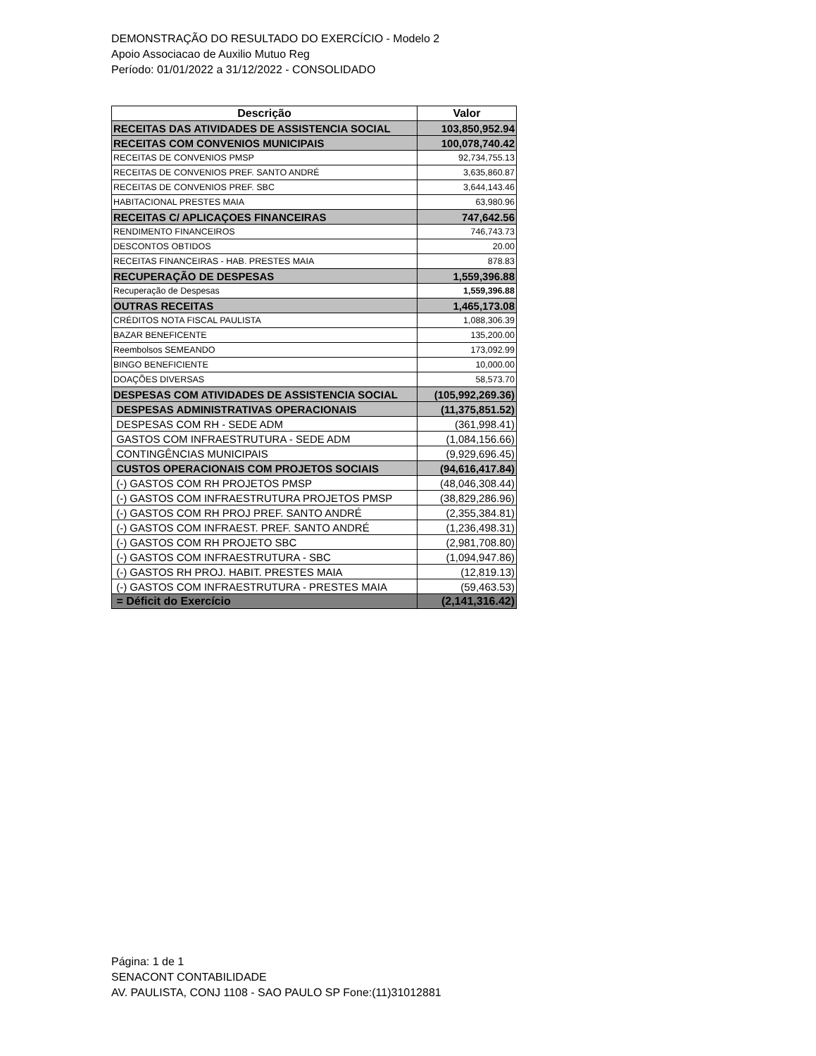DEMONSTRAÇÃO DO RESULTADO DO EXERCÍCIO - Modelo 2
Apoio Associacao de Auxilio Mutuo Reg
Período: 01/01/2022 a 31/12/2022 - CONSOLIDADO
| Descrição | Valor |
| --- | --- |
| RECEITAS DAS ATIVIDADES DE ASSISTENCIA SOCIAL | 103,850,952.94 |
| RECEITAS COM CONVENIOS MUNICIPAIS | 100,078,740.42 |
| RECEITAS DE CONVENIOS PMSP | 92,734,755.13 |
| RECEITAS DE CONVENIOS PREF. SANTO ANDRÉ | 3,635,860.87 |
| RECEITAS DE CONVENIOS PREF. SBC | 3,644,143.46 |
| HABITACIONAL PRESTES MAIA | 63,980.96 |
| RECEITAS C/ APLICAÇOES FINANCEIRAS | 747,642.56 |
| RENDIMENTO FINANCEIROS | 746,743.73 |
| DESCONTOS OBTIDOS | 20.00 |
| RECEITAS FINANCEIRAS - HAB. PRESTES MAIA | 878.83 |
| RECUPERAÇÃO DE DESPESAS | 1,559,396.88 |
| Recuperação de Despesas | 1,559,396.88 |
| OUTRAS RECEITAS | 1,465,173.08 |
| CRÉDITOS NOTA FISCAL PAULISTA | 1,088,306.39 |
| BAZAR BENEFICENTE | 135,200.00 |
| Reembolsos SEMEANDO | 173,092.99 |
| BINGO BENEFICIENTE | 10,000.00 |
| DOAÇÕES DIVERSAS | 58,573.70 |
| DESPESAS COM ATIVIDADES DE ASSISTENCIA SOCIAL | (105,992,269.36) |
| DESPESAS ADMINISTRATIVAS OPERACIONAIS | (11,375,851.52) |
| DESPESAS COM RH - SEDE ADM | (361,998.41) |
| GASTOS COM INFRAESTRUTURA - SEDE ADM | (1,084,156.66) |
| CONTINGÊNCIAS MUNICIPAIS | (9,929,696.45) |
| CUSTOS OPERACIONAIS COM PROJETOS SOCIAIS | (94,616,417.84) |
| (-) GASTOS COM RH PROJETOS PMSP | (48,046,308.44) |
| (-) GASTOS COM INFRAESTRUTURA PROJETOS PMSP | (38,829,286.96) |
| (-) GASTOS COM RH PROJ PREF. SANTO ANDRÉ | (2,355,384.81) |
| (-) GASTOS COM INFRAEST. PREF. SANTO ANDRÉ | (1,236,498.31) |
| (-) GASTOS COM RH PROJETO SBC | (2,981,708.80) |
| (-) GASTOS COM INFRAESTRUTURA - SBC | (1,094,947.86) |
| (-) GASTOS RH PROJ. HABIT. PRESTES MAIA | (12,819.13) |
| (-) GASTOS COM INFRAESTRUTURA - PRESTES MAIA | (59,463.53) |
| = Déficit do Exercício | (2,141,316.42) |
Página: 1 de 1
SENACONT CONTABILIDADE
AV. PAULISTA, CONJ 1108 - SAO PAULO SP Fone:(11)31012881